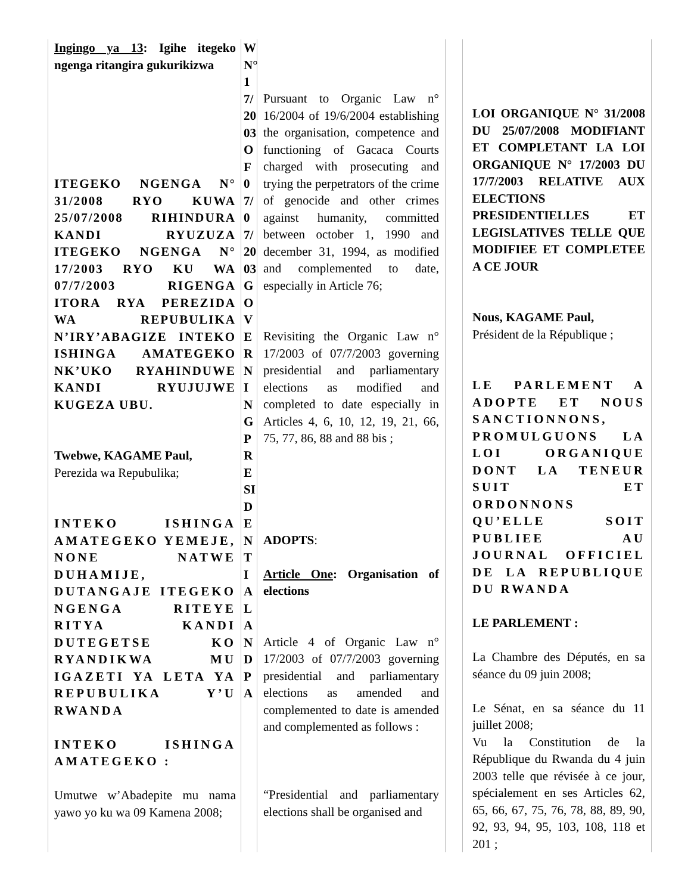Ingingo ya 13: Igihe itegeko ngenga ritangira gukurikizwa
ITEGEKO NGENGA N° 31/2008 RYO KUWA 25/07/2008 RIHINDURA KANDI RYUZUZA ITEGEKO NGENGA N° 17/2003 RYO KU WA 07/7/2003 RIGENGA ITORA RYA PEREZIDA WA REPUBULIKA N’IRY’ABAGIZE INTEKO ISHINGA AMATEGEKO NK’UKO RYAHINDUWE KANDI RYUJUJWE KUGEZA UBU.
Twebwe, KAGAME Paul,
Perezida wa Repubulika;
INTEKO ISHINGA AMATEGEKO YEMEJE, NONE NATWE DUHAMIJE, DUTANGAJE ITEGEKO NGENGA RITEYE RITYA KANDI DUTEGETSE KO RYANDIKWA MU IGAZETI YA LETA YA REPUBULIKA Y’U RWANDA
INTEKO ISHINGA AMATEGEKO :
Umutwe w’Abadepite mu nama yawo yo ku wa 09 Kamena 2008;
WN° 17/2003OF07/07/2003GOVERNINGPRESIDENTIALANDPA
Pursuant to Organic Law n° 16/2004 of 19/6/2004 establishing the organisation, competence and functioning of Gacaca Courts charged with prosecuting and trying the perpetrators of the crime of genocide and other crimes against humanity, committed between october 1, 1990 and december 31, 1994, as modified and complemented to date, especially in Article 76;
Revisiting the Organic Law n° 17/2003 of 07/7/2003 governing presidential and parliamentary elections as modified and completed to date especially in Articles 4, 6, 10, 12, 19, 21, 66, 75, 77, 86, 88 and 88 bis ;
ADOPTS:
Article One: Organisation of elections
Article 4 of Organic Law n° 17/2003 of 07/7/2003 governing presidential and parliamentary elections as amended and complemented to date is amended and complemented as follows :
“Presidential and parliamentary elections shall be organised and
LOI ORGANIQUE N° 31/2008 DU 25/07/2008 MODIFIANT ET COMPLETANT LA LOI ORGANIQUE N° 17/2003 DU 17/7/2003 RELATIVE AUX ELECTIONS PRESIDENTIELLES ET LEGISLATIVES TELLE QUE MODIFIEE ET COMPLETEE A CE JOUR
Nous, KAGAME Paul,
Président de la République ;
LE PARLEMENT A ADOPTE ET NOUS SANCTIONNONS, PROMULGUONS LA LOI ORGANIQUE DONT LA TENEUR SUIT ET ORDONNONS QU’ELLE SOIT PUBLIEE AU JOURNAL OFFICIEL DE LA REPUBLIQUE DU RWANDA
LE PARLEMENT :
La Chambre des Députés, en sa séance du 09 juin 2008;
Le Sénat, en sa séance du 11 juillet 2008;
Vu la Constitution de la République du Rwanda du 4 juin 2003 telle que révisée à ce jour, spécialement en ses Articles 62, 65, 66, 67, 75, 76, 78, 88, 89, 90, 92, 93, 94, 95, 103, 108, 118 et 201 ;